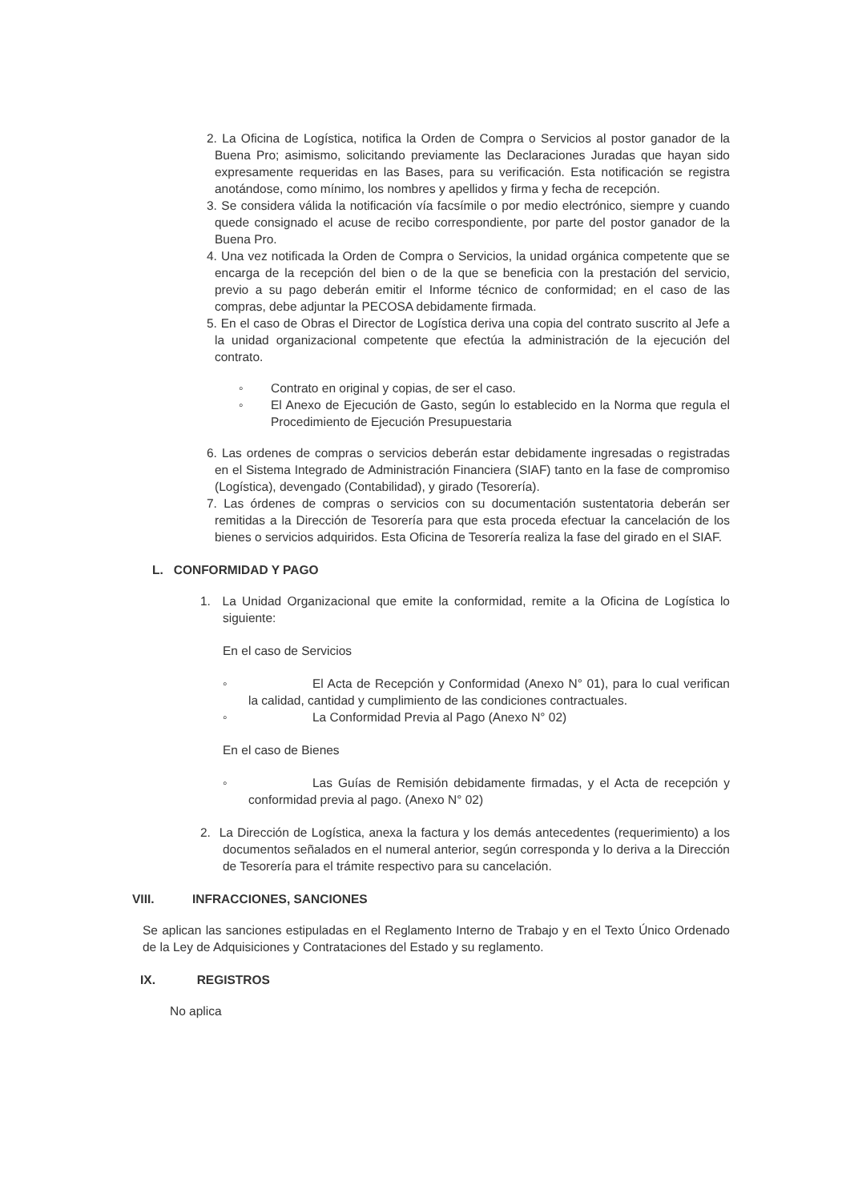2. La Oficina de Logística, notifica la Orden de Compra o Servicios al postor ganador de la Buena Pro; asimismo, solicitando previamente las Declaraciones Juradas que hayan sido expresamente requeridas en las Bases, para su verificación. Esta notificación se registra anotándose, como mínimo, los nombres y apellidos y firma y fecha de recepción.
3. Se considera válida la notificación vía facsímile o por medio electrónico, siempre y cuando quede consignado el acuse de recibo correspondiente, por parte del postor ganador de la Buena Pro.
4. Una vez notificada la Orden de Compra o Servicios, la unidad orgánica competente que se encarga de la recepción del bien o de la que se beneficia con la prestación del servicio, previo a su pago deberán emitir el Informe técnico de conformidad; en el caso de las compras, debe adjuntar la PECOSA debidamente firmada.
5. En el caso de Obras el Director de Logística deriva una copia del contrato suscrito al Jefe a la unidad organizacional competente que efectúa la administración de la ejecución del contrato.
◦ Contrato en original y copias, de ser el caso.
◦ El Anexo de Ejecución de Gasto, según lo establecido en la Norma que regula el Procedimiento de Ejecución Presupuestaria
6. Las ordenes de compras o servicios deberán estar debidamente ingresadas o registradas en el Sistema Integrado de Administración Financiera (SIAF) tanto en la fase de compromiso (Logística), devengado (Contabilidad), y girado (Tesorería).
7. Las órdenes de compras o servicios con su documentación sustentatoria deberán ser remitidas a la Dirección de Tesorería para que esta proceda efectuar la cancelación de los bienes o servicios adquiridos. Esta Oficina de Tesorería realiza la fase del girado en el SIAF.
L. CONFORMIDAD Y PAGO
1. La Unidad Organizacional que emite la conformidad, remite a la Oficina de Logística lo siguiente:
En el caso de Servicios
◦ El Acta de Recepción y Conformidad (Anexo N° 01), para lo cual verifican la calidad, cantidad y cumplimiento de las condiciones contractuales.
◦ La Conformidad Previa al Pago (Anexo N° 02)
En el caso de Bienes
◦ Las Guías de Remisión debidamente firmadas, y el Acta de recepción y conformidad previa al pago. (Anexo N° 02)
2. La Dirección de Logística, anexa la factura y los demás antecedentes (requerimiento) a los documentos señalados en el numeral anterior, según corresponda y lo deriva a la Dirección de Tesorería para el trámite respectivo para su cancelación.
VIII. INFRACCIONES, SANCIONES
Se aplican las sanciones estipuladas en el Reglamento Interno de Trabajo y en el Texto Único Ordenado de la Ley de Adquisiciones y Contrataciones del Estado y su reglamento.
IX. REGISTROS
No aplica